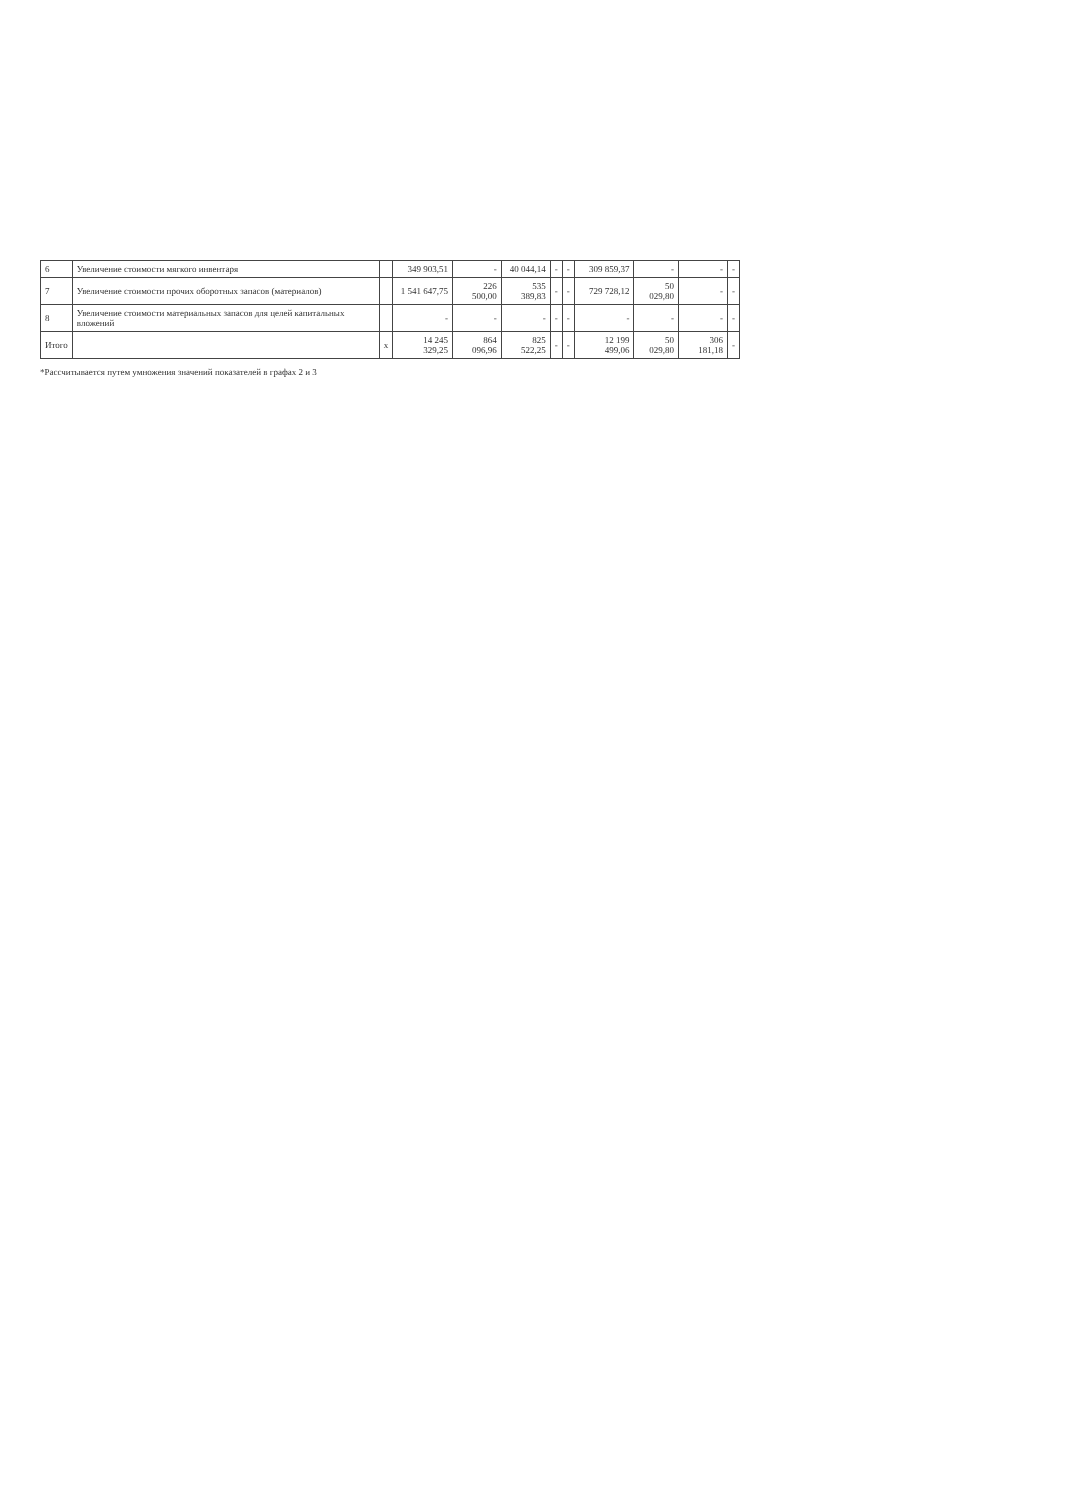| 6 | Увеличение стоимости мягкого инвентаря | | 349 903,51 | - | 40 044,14 | - | - | 309 859,37 | - | - | - |
| 7 | Увеличение стоимости прочих оборотных запасов (материалов) | | 1 541 647,75 | 226 500,00 | 535 389,83 | - | - | 729 728,12 | 50 029,80 | - | - |
| 8 | Увеличение стоимости материальных запасов для целей капитальных вложений | | - | - | - | - | - | - | - | - | - |
| Итого | | х | 14 245 329,25 | 864 096,96 | 825 522,25 | - | - | 12 199 499,06 | 50 029,80 | 306 181,18 | - |
*Рассчитывается путем умножения значений показателей в графах 2 и 3